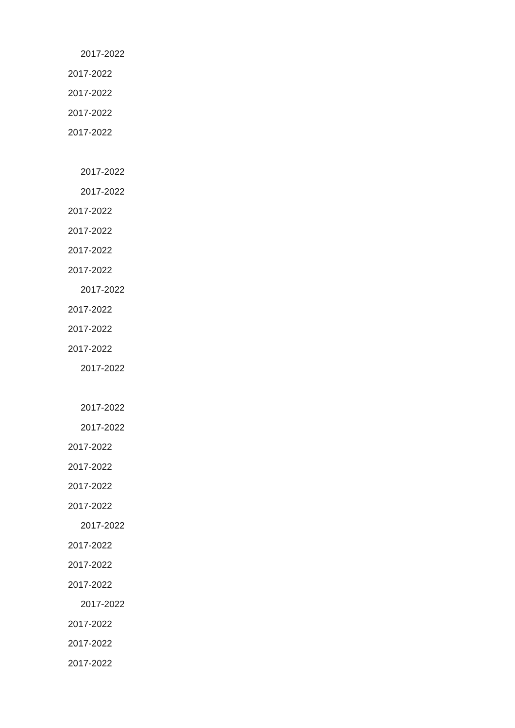2017-2022
2017-2022
2017-2022
2017-2022
2017-2022
2017-2022
2017-2022
2017-2022
2017-2022
2017-2022
2017-2022
2017-2022
2017-2022
2017-2022
2017-2022
2017-2022
2017-2022
2017-2022
2017-2022
2017-2022
2017-2022
2017-2022
2017-2022
2017-2022
2017-2022
2017-2022
2017-2022
2017-2022
2017-2022
2017-2022